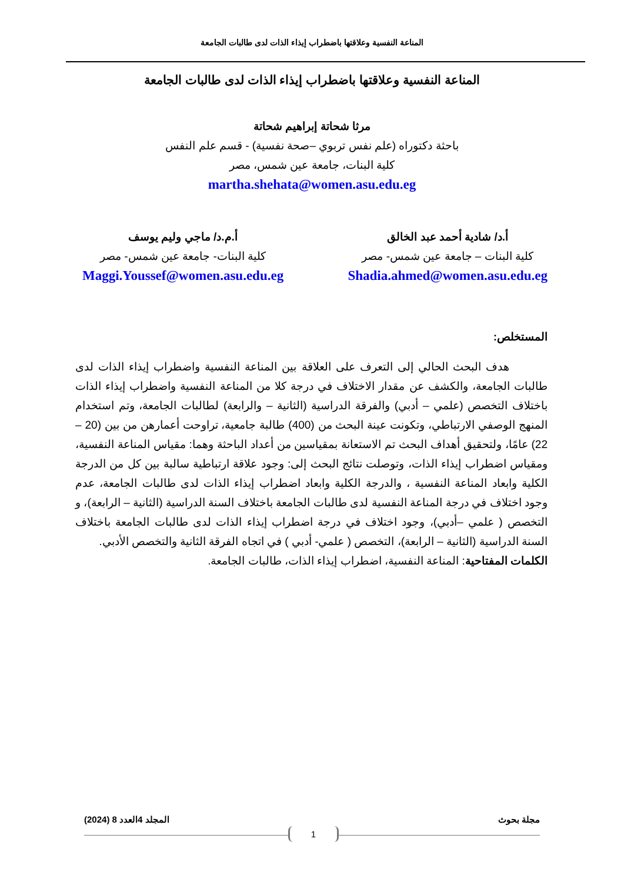المناعة النفسية وعلاقتها باضطراب إيذاء الذات لدى طالبات الجامعة
المناعة النفسية وعلاقتها باضطراب إيذاء الذات لدى طالبات الجامعة
مرثا شحاتة إبراهيم شحاتة
باحثة دكتوراه (علم نفس تربوي –صحة نفسية) - قسم علم النفس
كلية البنات، جامعة عين شمس، مصر
martha.shehata@women.asu.edu.eg
أ.د/ شادية أحمد عبد الخالق
كلية البنات – جامعة عين شمس- مصر
Shadia.ahmed@women.asu.edu.eg
أ.م.د/ ماجي وليم يوسف
كلية البنات- جامعة عين شمس- مصر
Maggi.Youssef@women.asu.edu.eg
المستخلص:
هدف البحث الحالي إلى التعرف على العلاقة بين المناعة النفسية واضطراب إيذاء الذات لدى طالبات الجامعة، والكشف عن مقدار الاختلاف في درجة كلا من المناعة النفسية واضطراب إيذاء الذات باختلاف التخصص (علمي – أدبي) والفرقة الدراسية (الثانية – والرابعة) لطالبات الجامعة، وتم استخدام المنهج الوصفي الارتباطي، وتكونت عينة البحث من (400) طالبة جامعية، تراوحت أعمارهن من بين (20 – 22) عامًا، ولتحقيق أهداف البحث تم الاستعانة بمقياسين من أعداد الباحثة وهما: مقياس المناعة النفسية، ومقياس اضطراب إيذاء الذات، وتوصلت نتائج البحث إلى: وجود علاقة ارتباطية سالبة بين كل من الدرجة الكلية وابعاد المناعة النفسية ، والدرجة الكلية وابعاد اضطراب إيذاء الذات لدى طالبات الجامعة، عدم وجود اختلاف في درجة المناعة النفسية لدى طالبات الجامعة باختلاف السنة الدراسية (الثانية – الرابعة)، و التخصص ( علمي –أدبي)، وجود اختلاف في درجة اضطراب إيذاء الذات لدى طالبات الجامعة باختلاف السنة الدراسية (الثانية – الرابعة)، التخصص ( علمي- أدبي ) في اتجاه الفرقة الثانية والتخصص الأدبي.
الكلمات المفتاحية: المناعة النفسية، اضطراب إيذاء الذات، طالبات الجامعة.
مجلة بحوث المجلد 4العدد 8 (2024)
1